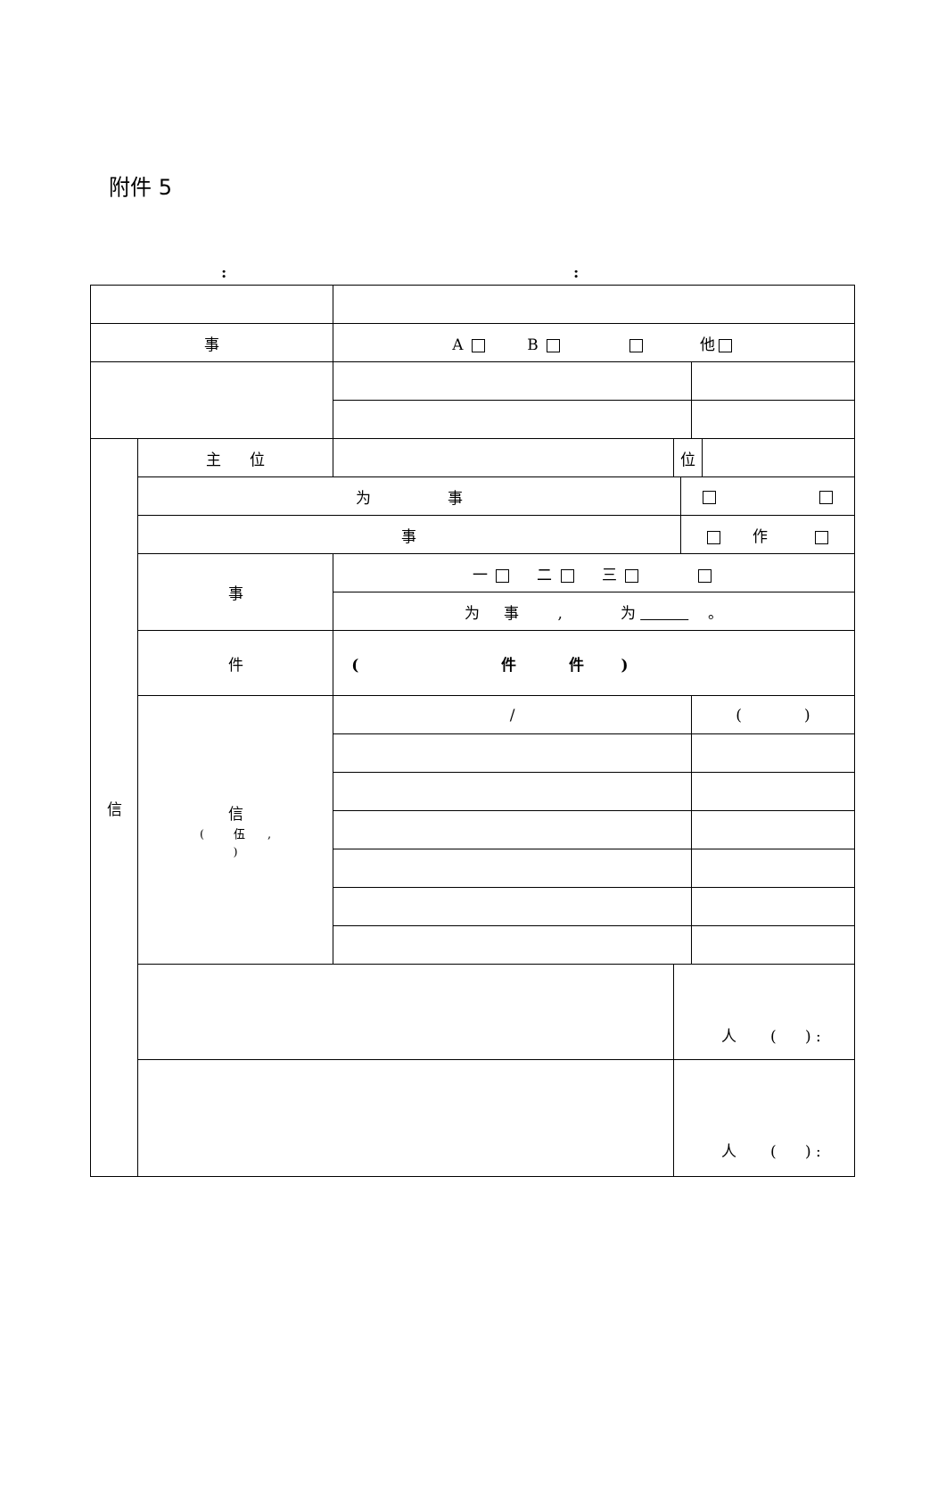附件 5
::
| 事 | | A B 他 | | | | |
| 信 | 主 位 | | 位 | | | |
| | 为 事 | | | | | |
| | 事 | | | 作 | | |
| | 事 | 一 二 三 | | | | |
| | | 为 事 , 为 。 | | | | |
| | 件 | ( 件 件 ) | | | | |
| | 信 ( 伍 , ) | / | | | ( ) | |
| | | | 人 ( ) : | | | |
| | | | 人 ( ) : | | | |